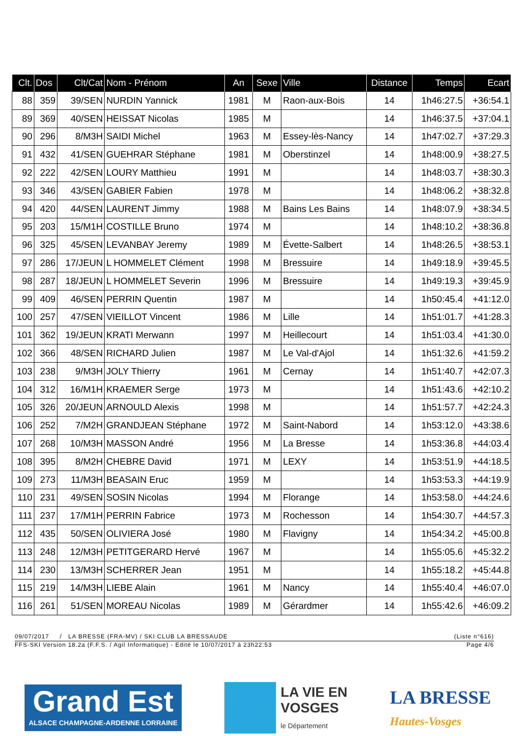| Clt. | Dos | Clt/Cat | Nom - Prénom | An | Sexe | Ville | Distance | Temps | Ecart |
| --- | --- | --- | --- | --- | --- | --- | --- | --- | --- |
| 88 | 359 | 39/SEN | NURDIN Yannick | 1981 | M | Raon-aux-Bois | 14 | 1h46:27.5 | +36:54.1 |
| 89 | 369 | 40/SEN | HEISSAT Nicolas | 1985 | M | | 14 | 1h46:37.5 | +37:04.1 |
| 90 | 296 | 8/M3H | SAIDI Michel | 1963 | M | Essey-lès-Nancy | 14 | 1h47:02.7 | +37:29.3 |
| 91 | 432 | 41/SEN | GUEHRAR Stéphane | 1981 | M | Oberstinzel | 14 | 1h48:00.9 | +38:27.5 |
| 92 | 222 | 42/SEN | LOURY Matthieu | 1991 | M | | 14 | 1h48:03.7 | +38:30.3 |
| 93 | 346 | 43/SEN | GABIER Fabien | 1978 | M | | 14 | 1h48:06.2 | +38:32.8 |
| 94 | 420 | 44/SEN | LAURENT Jimmy | 1988 | M | Bains Les Bains | 14 | 1h48:07.9 | +38:34.5 |
| 95 | 203 | 15/M1H | COSTILLE Bruno | 1974 | M | | 14 | 1h48:10.2 | +38:36.8 |
| 96 | 325 | 45/SEN | LEVANBAY Jeremy | 1989 | M | Évette-Salbert | 14 | 1h48:26.5 | +38:53.1 |
| 97 | 286 | 17/JEUN | L HOMMELET Clément | 1998 | M | Bressuire | 14 | 1h49:18.9 | +39:45.5 |
| 98 | 287 | 18/JEUN | L HOMMELET Severin | 1996 | M | Bressuire | 14 | 1h49:19.3 | +39:45.9 |
| 99 | 409 | 46/SEN | PERRIN Quentin | 1987 | M | | 14 | 1h50:45.4 | +41:12.0 |
| 100 | 257 | 47/SEN | VIEILLOT Vincent | 1986 | M | Lille | 14 | 1h51:01.7 | +41:28.3 |
| 101 | 362 | 19/JEUN | KRATI Merwann | 1997 | M | Heillecourt | 14 | 1h51:03.4 | +41:30.0 |
| 102 | 366 | 48/SEN | RICHARD Julien | 1987 | M | Le Val-d'Ajol | 14 | 1h51:32.6 | +41:59.2 |
| 103 | 238 | 9/M3H | JOLY Thierry | 1961 | M | Cernay | 14 | 1h51:40.7 | +42:07.3 |
| 104 | 312 | 16/M1H | KRAEMER Serge | 1973 | M | | 14 | 1h51:43.6 | +42:10.2 |
| 105 | 326 | 20/JEUN | ARNOULD Alexis | 1998 | M | | 14 | 1h51:57.7 | +42:24.3 |
| 106 | 252 | 7/M2H | GRANDJEAN Stéphane | 1972 | M | Saint-Nabord | 14 | 1h53:12.0 | +43:38.6 |
| 107 | 268 | 10/M3H | MASSON André | 1956 | M | La Bresse | 14 | 1h53:36.8 | +44:03.4 |
| 108 | 395 | 8/M2H | CHEBRE David | 1971 | M | LEXY | 14 | 1h53:51.9 | +44:18.5 |
| 109 | 273 | 11/M3H | BEASAIN Eruc | 1959 | M | | 14 | 1h53:53.3 | +44:19.9 |
| 110 | 231 | 49/SEN | SOSIN Nicolas | 1994 | M | Florange | 14 | 1h53:58.0 | +44:24.6 |
| 111 | 237 | 17/M1H | PERRIN Fabrice | 1973 | M | Rochesson | 14 | 1h54:30.7 | +44:57.3 |
| 112 | 435 | 50/SEN | OLIVIERA José | 1980 | M | Flavigny | 14 | 1h54:34.2 | +45:00.8 |
| 113 | 248 | 12/M3H | PETITGERARD Hervé | 1967 | M | | 14 | 1h55:05.6 | +45:32.2 |
| 114 | 230 | 13/M3H | SCHERRER Jean | 1951 | M | | 14 | 1h55:18.2 | +45:44.8 |
| 115 | 219 | 14/M3H | LIEBE Alain | 1961 | M | Nancy | 14 | 1h55:40.4 | +46:07.0 |
| 116 | 261 | 51/SEN | MOREAU Nicolas | 1989 | M | Gérardmer | 14 | 1h55:42.6 | +46:09.2 |
09/07/2017 / LA BRESSE (FRA-MV) / SKI CLUB LA BRESSAUDE (Liste n°616)
FFS-SKI Version 18.2a (F.F.S. / Agil Informatique) - Edité le 10/07/2017 à 23h22:53 Page 4/6
Grand Est
ALSACE CHAMPAGNE-ARDENNE LORRAINE
LA VIE EN
VOSGES
le Département
LA BRESSE
Hautes-Vosges